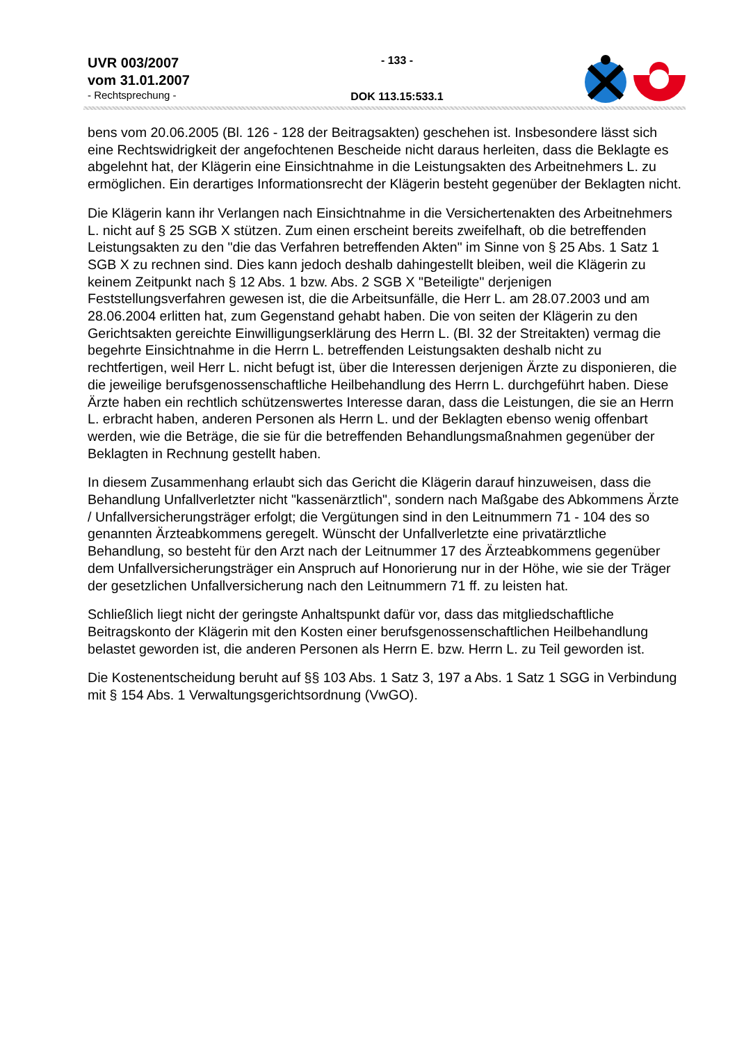UVR 003/2007
vom 31.01.2007
- Rechtsprechung -
- 133 -
DOK 113.15:533.1
bens vom 20.06.2005 (Bl. 126 - 128 der Beitragsakten) geschehen ist. Insbesondere lässt sich eine Rechtswidrigkeit der angefochtenen Bescheide nicht daraus herleiten, dass die Beklagte es abgelehnt hat, der Klägerin eine Einsichtnahme in die Leistungsakten des Arbeitnehmers L. zu ermöglichen. Ein derartiges Informationsrecht der Klägerin besteht gegenüber der Beklagten nicht.
Die Klägerin kann ihr Verlangen nach Einsichtnahme in die Versichertenakten des Arbeitnehmers L. nicht auf § 25 SGB X stützen. Zum einen erscheint bereits zweifelhaft, ob die betreffenden Leistungsakten zu den "die das Verfahren betreffenden Akten" im Sinne von § 25 Abs. 1 Satz 1 SGB X zu rechnen sind. Dies kann jedoch deshalb dahingestellt bleiben, weil die Klägerin zu keinem Zeitpunkt nach § 12 Abs. 1 bzw. Abs. 2 SGB X "Beteiligte" derjenigen Feststellungsverfahren gewesen ist, die die Arbeitsunfälle, die Herr L. am 28.07.2003 und am 28.06.2004 erlitten hat, zum Gegenstand gehabt haben. Die von seiten der Klägerin zu den Gerichtsakten gereichte Einwilligungserklärung des Herrn L. (Bl. 32 der Streitakten) vermag die begehrte Einsichtnahme in die Herrn L. betreffenden Leistungsakten deshalb nicht zu rechtfertigen, weil Herr L. nicht befugt ist, über die Interessen derjenigen Ärzte zu disponieren, die die jeweilige berufsgenossenschaftliche Heilbehandlung des Herrn L. durchgeführt haben. Diese Ärzte haben ein rechtlich schützenswertes Interesse daran, dass die Leistungen, die sie an Herrn L. erbracht haben, anderen Personen als Herrn L. und der Beklagten ebenso wenig offenbart werden, wie die Beträge, die sie für die betreffenden Behandlungsmaßnahmen gegenüber der Beklagten in Rechnung gestellt haben.
In diesem Zusammenhang erlaubt sich das Gericht die Klägerin darauf hinzuweisen, dass die Behandlung Unfallverletzter nicht "kassenärztlich", sondern nach Maßgabe des Abkommens Ärzte / Unfallversicherungsträger erfolgt; die Vergütungen sind in den Leitnummern 71 - 104 des so genannten Ärzteabkommens geregelt. Wünscht der Unfallverletzte eine privatärztliche Behandlung, so besteht für den Arzt nach der Leitnummer 17 des Ärzteabkommens gegenüber dem Unfallversicherungsträger ein Anspruch auf Honorierung nur in der Höhe, wie sie der Träger der gesetzlichen Unfallversicherung nach den Leitnummern 71 ff. zu leisten hat.
Schließlich liegt nicht der geringste Anhaltspunkt dafür vor, dass das mitgliedschaftliche Beitragskonto der Klägerin mit den Kosten einer berufsgenossenschaftlichen Heilbehandlung belastet geworden ist, die anderen Personen als Herrn E. bzw. Herrn L. zu Teil geworden ist.
Die Kostenentscheidung beruht auf §§ 103 Abs. 1 Satz 3, 197 a Abs. 1 Satz 1 SGG in Verbindung mit § 154 Abs. 1 Verwaltungsgerichtsordnung (VwGO).